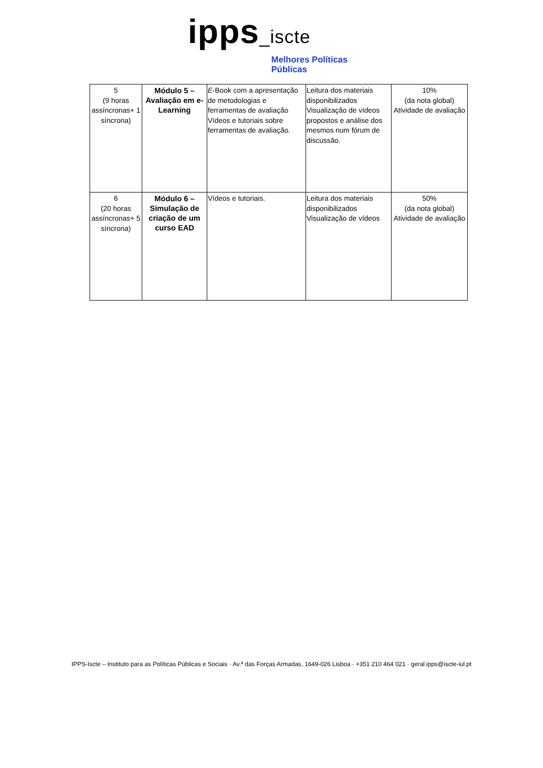ipps_iscte
Melhores Políticas
Públicas
| 5 (9 horas assíncronas+ 1 síncrona) | Módulo 5 – Avaliação em e-Learning | E -Book com a apresentação de metodologias e ferramentas de avaliação Vídeos e tutoriais sobre ferramentas de avaliação. | Leitura dos materiais disponibilizados Visualização de vídeos propostos e análise dos mesmos num fórum de discussão. | 10% (da nota global) Atividade de avaliação |
| 6 (20 horas assíncronas+ 5 síncrona) | Módulo 6 – Simulação de criação de um curso EAD | Vídeos e tutoriais. | Leitura dos materiais disponibilizados Visualização de vídeos | 50% (da nota global) Atividade de avaliação |
IPPS-Iscte – Instituto para as Políticas Públicas e Sociais · Av.ª das Forças Armadas, 1649-026 Lisboa · +351 210 464 021 · geral.ipps@iscte-iul.pt